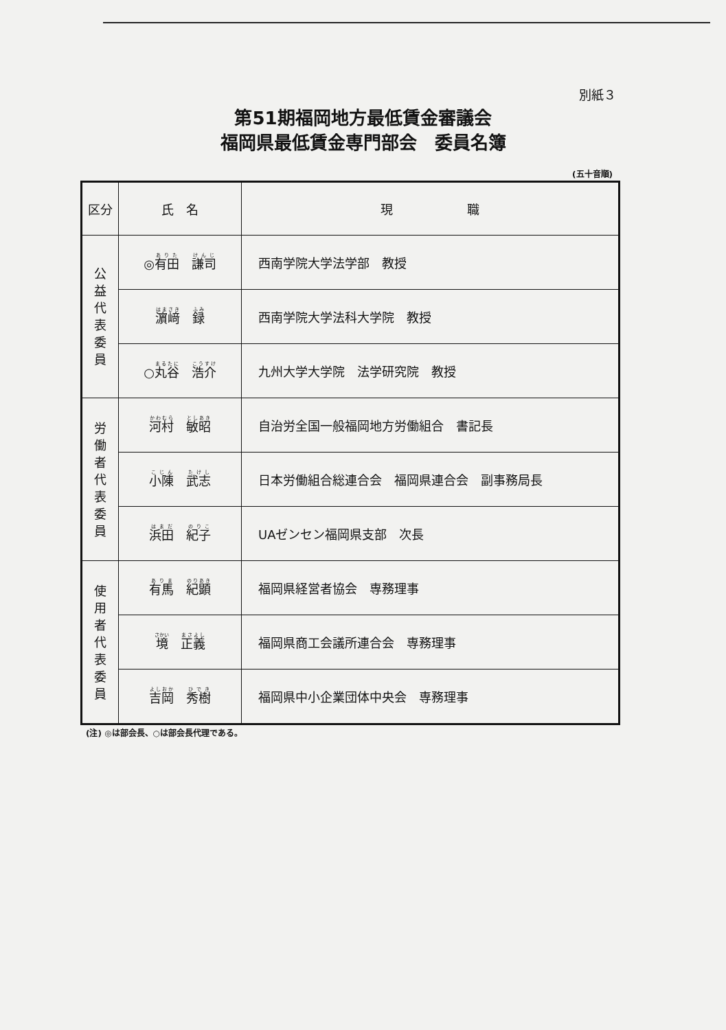別紙３
第51期福岡地方最低賃金審議会
福岡県最低賃金専門部会　委員名簿
(五十音順)
| 区分 | 氏 名 | 現 職 |
| --- | --- | --- |
| 公 益 代 表 委 員 | ◎ 有田 謙司 | 西南学院大学法学部 教授 |
| | 濵﨑 録 | 西南学院大学法科大学院 教授 |
| | ○ 丸谷 浩介 | 九州大学大学院 法学研究院 教授 |
| 労 働 者 代 表 委 員 | 河村 敏昭 | 自治労全国一般福岡地方労働組合 書記長 |
| | 小陳 武志 | 日本労働組合総連合会 福岡県連合会 副事務局長 |
| | 浜田 紀子 | UAゼンセン福岡県支部 次長 |
| 使 用 者 代 表 委 員 | 有馬 紀顕 | 福岡県経営者協会 専務理事 |
| | 境 正義 | 福岡県商工会議所連合会 専務理事 |
| | 吉岡 秀樹 | 福岡県中小企業団体中央会 専務理事 |
(注) ◎は部会長、○は部会長代理である。